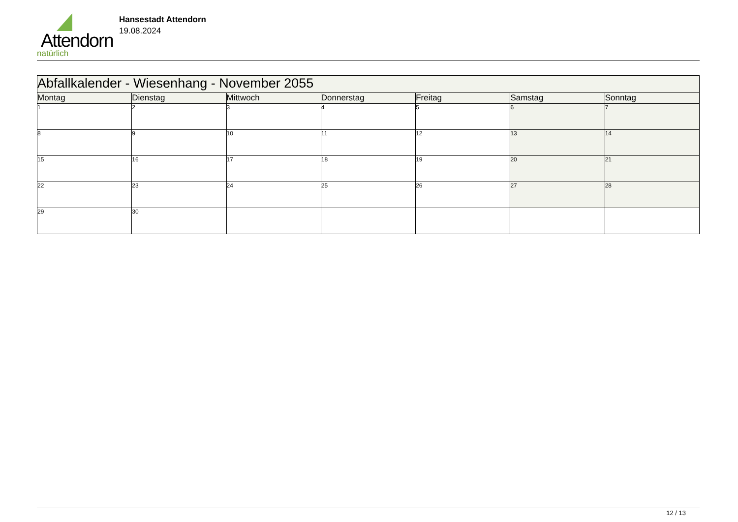Attendorn
natürlich
Hansestadt Attendorn
19.08.2024
| Abfallkalender - Wiesenhang - November 2055 | | | | | | |
| Montag | Dienstag | Mittwoch | Donnerstag | Freitag | Samstag | Sonntag |
| 1 | 2 | 3 | 4 | 5 | 6 | 7 |
| 8 | 9 | 10 | 11 | 12 | 13 | 14 |
| 15 | 16 | 17 | 18 | 19 | 20 | 21 |
| 22 | 23 | 24 | 25 | 26 | 27 | 28 |
| 29 | 30 | | | | | |
12 / 13